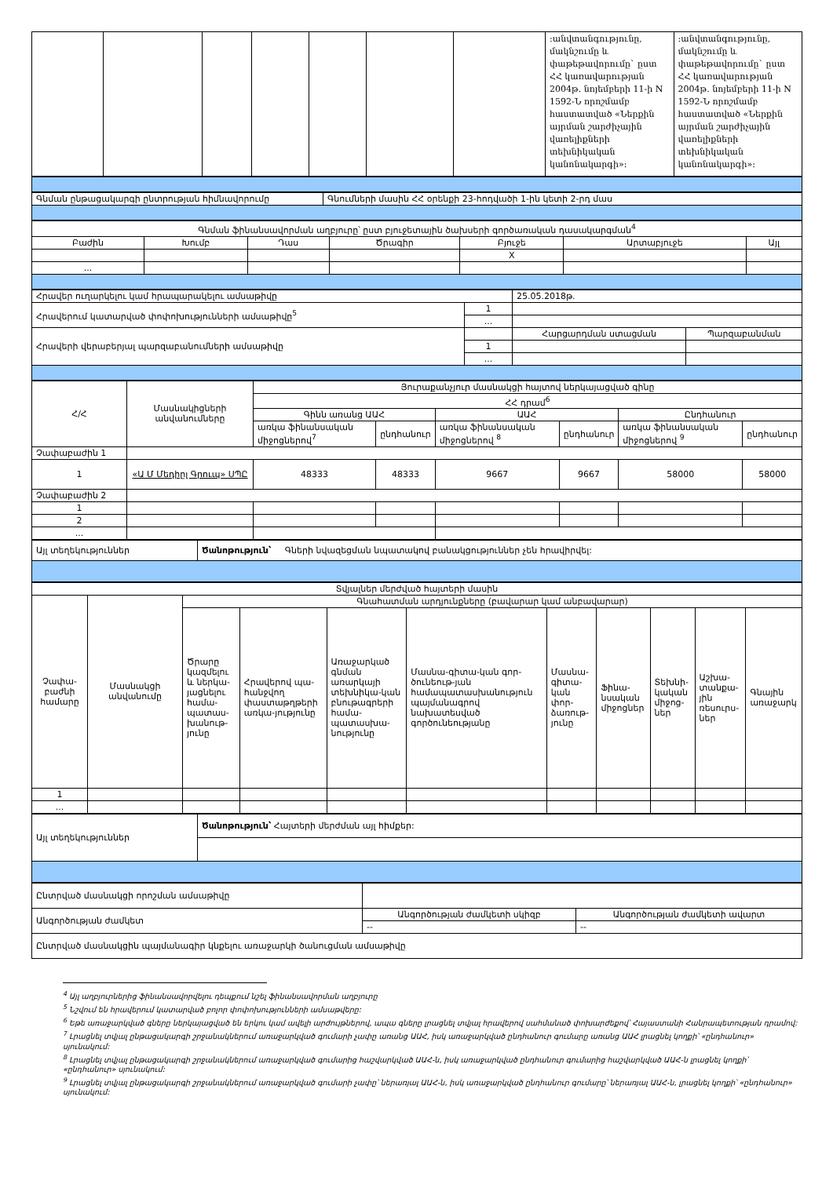| | | | | | | | :անվտանգությունը, մակնշումը և փաթեթավորումը` ըստ ՀՀ կառավարության 2004թ. նոյեմբերի 11-ի N 1592-Ն որոշմամբ հաստատված «Ներքին այրման շարժիչային վառելիքների տեխնիկական կանոնակարգի»: | :անվտանգությունը, մակնշումը և փաթեթավորումը` ըստ ՀՀ կառավարության 2004թ. նոյեմբերի 11-ի N 1592-Ն որոշմամբ հաստատված «Ներքին այրման շարժիչային վառելիքների տեխնիկական կանոնակարգի»: |
| Գնման ընթացակարգի ընտրության հիմնավորումը | Գնումների մասին ՀՀ օրենքի 23-հոդվածի 1-ին կետի 2-րդ մաս |
| Գնման ֆինանսավորման աղբյուրը՝ ըստ բյուջետային ծախսերի գործառական դասակարգման<sup>4</sup> | | | | | | |
| Բաժին | Խումբ | Դաս | Ծրագիր | Բյուջե | Արտաբյուջե | Այլ |
| | | | | X | | |
| ... | | | | | | |
| Հրավեր ուղարկելու կամ հրապարակելու ամսաթիվը | | 25.05.2018թ. | |
| Հրավերում կատարված փոփոխությունների ամսաթիվը<sup>5</sup> | 1 | | |
| | ... | | |
| Հրավերի վերաբերյալ պարզաբանումների ամսաթիվը | | Հարցարդման ստացման | Պարզաբանման |
| | 1 | | |
| | ... | | |
| Հ/Հ | Մասնակիցների անվանումները | Յուրաքանչյուր մասնակցի հայտով ներկայացված գինը | | | | | |
| --- | --- | --- | --- | --- | --- | --- | --- |
| | | ՀՀ դրամ<sup>6</sup> | | | | | |
| | | Գինն առանց ԱԱՀ | | ԱԱՀ | | Ընդհանուր | |
| | | առկա ֆինանսական միջոցներով<sup>7</sup> | ընդհանուր | առկա ֆինանսական միջոցներով <sup>8</sup> | ընդհանուր | առկա ֆինանսական միջոցներով <sup>9</sup> | ընդհանուր |
| Չափաբաժին 1 | | | | | | | |
| 1 | «Ա Մ Մեդիըլ Գրուպ» ՍՊԸ | 48333 | 48333 | 9667 | 9667 | 58000 | 58000 |
| Չափաբաժին 2 | | | | | | | |
| 1 | | | | | | | |
| 2 | | | | | | | |
| ... | | | | | | | |
| Այլ տեղեկություններ | Ծանոթություն՝ Գների նվազեցման նպատակով բանակցություններ չեն հրավիրվել: |
| Տվյալներ մերժված հայտերի մասին | | | | | | | | | | |
| --- | --- | --- | --- | --- | --- | --- | --- | --- | --- | --- |
| Չափա-բաժնի համարը | Մասնակցի անվանումը | Գնահատման արդյունքները (բավարար կամ անբավարար) | | | | | | | | |
| | | Ծրարը կազմելու և ներկա-յացնելու համա-պատաս-խանութ-յունը | Հրավերով պա-հանջվող փաստաթղթերի առկա-յությունը | Առաջարկած գնման առարկայի տեխնիկա-կան բնութագրերի համա-պատասխա-նությունը | Մասնա-գիտա-կան գոր-ծունեութ-յան համապատասխանություն պայմանագրով նախատեսված գործունեությանը | Մասնա-գիտա-կան փոր-ձառութ-յունը | Ֆինա-նսական միջոցներ | Տեխնի-կական միջոց-ներ | Աշխա-տանքա-յին ռեսուրս-ներ | Գնային առաջարկ |
| 1 | | | | | | | | | | |
| ... | | | | | | | | | | |
| Այլ տեղեկություններ | Ծանոթություն՝ Հայտերի մերժման այլ հիմքեր: |
| Ընտրված մասնակցի որոշման ամսաթիվը | | |
| Անգործության ժամկետ | Անգործության ժամկետի սկիզբ | Անգործության ժամկետի ավարտ |
| | -- | -- |
| Ընտրված մասնակցին պայմանագիր կնքելու առաջարկի ծանուցման ամսաթիվը | | |
<sup>4</sup> Այլ աղբյուրներից ֆինանսավորվելու դեպքում նշել ֆինանսավորման աղբյուրը
<sup>5</sup> Նշվում են հրավերում կատարված բոլոր փոփոխությունների ամսաթվերը:
<sup>6</sup> Եթե առաջարկված գները ներկայացված են երկու կամ ավելի արժույթներով, ապա գները լրացնել տվյալ հրավերով սահմանած փոխարժեքով՝ Հայաստանի Հանրապետության դրամով:
<sup>7</sup> Լրացնել տվյալ ընթացակարգի շրջանակներում առաջարկված գումարի չափը առանց ԱԱՀ, իսկ առաջարկված ընդհանուր գումարը առանց ԱԱՀ լրացնել կողքի՝ «ընդհանուր» սյունակում:
<sup>8</sup> Լրացնել տվյալ ընթացակարգի շրջանակներում առաջարկված գումարից հաշվարկված ԱԱՀ-ն, իսկ առաջարկված ընդհանուր գումարից հաշվարկված ԱԱՀ-ն լրացնել կողքի՝ «ընդհանուր» սյունակում:
<sup>9</sup> Լրացնել տվյալ ընթացակարգի շրջանակներում առաջարկված գումարի չափը՝ ներառյալ ԱԱՀ-ն, իսկ առաջարկված ընդհանուր գումարը՝ ներառյալ ԱԱՀ-ն, լրացնել կողքի՝ «ընդհանուր» սյունակում: